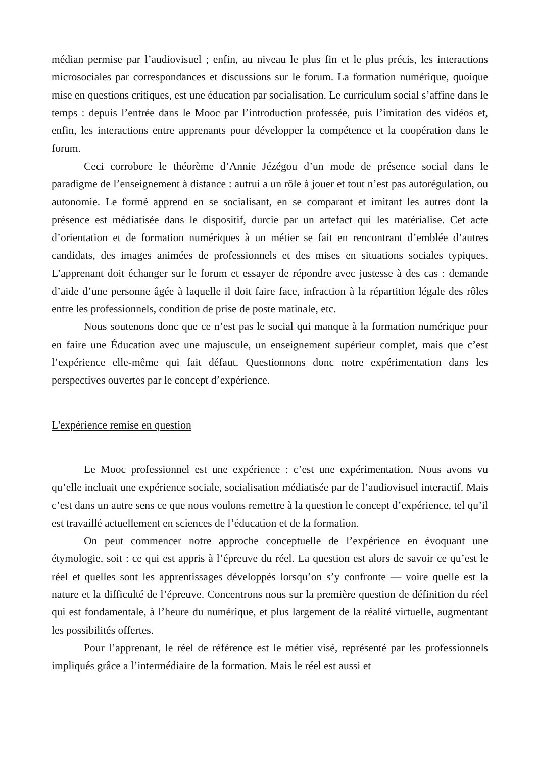médian permise par l’audiovisuel ; enfin, au niveau le plus fin et le plus précis, les interactions microsociales par correspondances et discussions sur le forum. La formation numérique, quoique mise en questions critiques, est une éducation par socialisation. Le curriculum social s’affine dans le temps : depuis l’entrée dans le Mooc par l’introduction professée, puis l’imitation des vidéos et, enfin, les interactions entre apprenants pour développer la compétence et la coopération dans le forum.
Ceci corrobore le théorème d’Annie Jézégou d’un mode de présence social dans le paradigme de l’enseignement à distance : autrui a un rôle à jouer et tout n’est pas autorégulation, ou autonomie. Le formé apprend en se socialisant, en se comparant et imitant les autres dont la présence est médiatisée dans le dispositif, durcie par un artefact qui les matérialise. Cet acte d’orientation et de formation numériques à un métier se fait en rencontrant d’emblée d’autres candidats, des images animées de professionnels et des mises en situations sociales typiques. L’apprenant doit échanger sur le forum et essayer de répondre avec justesse à des cas : demande d’aide d’une personne âgée à laquelle il doit faire face, infraction à la répartition légale des rôles entre les professionnels, condition de prise de poste matinale, etc.
Nous soutenons donc que ce n’est pas le social qui manque à la formation numérique pour en faire une Éducation avec une majuscule, un enseignement supérieur complet, mais que c’est l’expérience elle-même qui fait défaut. Questionnons donc notre expérimentation dans les perspectives ouvertes par le concept d’expérience.
L'expérience remise en question
Le Mooc professionnel est une expérience : c’est une expérimentation. Nous avons vu qu’elle incluait une expérience sociale, socialisation médiatisée par de l’audiovisuel interactif. Mais c’est dans un autre sens ce que nous voulons remettre à la question le concept d’expérience, tel qu’il est travaillé actuellement en sciences de l’éducation et de la formation.
On peut commencer notre approche conceptuelle de l’expérience en évoquant une étymologie, soit : ce qui est appris à l’épreuve du réel. La question est alors de savoir ce qu’est le réel et quelles sont les apprentissages développés lorsqu’on s’y confronte — voire quelle est la nature et la difficulté de l’épreuve. Concentrons nous sur la première question de définition du réel qui est fondamentale, à l’heure du numérique, et plus largement de la réalité virtuelle, augmentant les possibilités offertes.
Pour l’apprenant, le réel de référence est le métier visé, représenté par les professionnels impliqués grâce a l’intermédiaire de la formation. Mais le réel est aussi et